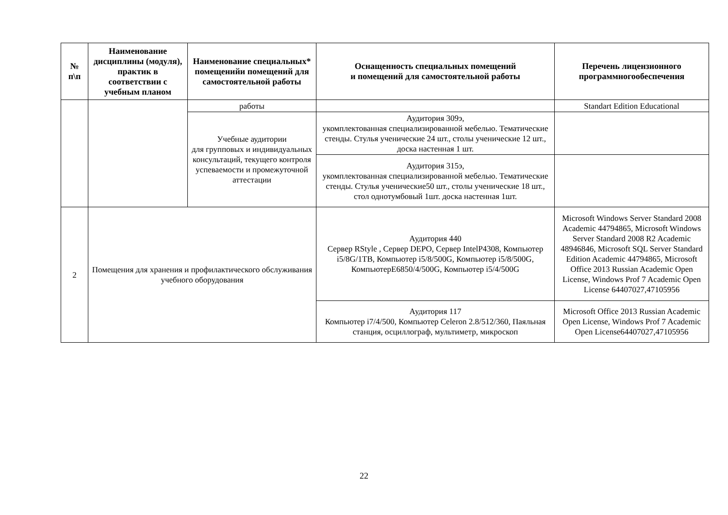| № п\п | Наименование дисциплины (модуля), практик в соответствии с учебным планом | Наименование специальных* помещенийи помещений для самостоятельной работы | Оснащенность специальных помещений и помещений для самостоятельной работы | Перечень лицензионного программногообеспечения |
| --- | --- | --- | --- | --- |
| | | работы | | Standart Edition Educational |
| | | Учебные аудитории для групповых и индивидуальных консультаций, текущего контроля успеваемости и промежуточной аттестации | Аудитория 309э, укомплектованная специализированной мебелью. Тематические стенды. Стулья ученические 24 шт., столы ученические 12 шт., доска настенная 1 шт. | |
| | | | Аудитория 315э, укомплектованная специализированной мебелью. Тематические стенды. Стулья ученические50 шт., столы ученические 18 шт., стол однотумбовый 1шт. доска настенная 1шт. | |
| 2 | Помещения для хранения и профилактического обслуживания учебного оборудования | | Аудитория 440 Сервер RStyle , Сервер DEPO, Сервер IntelP4308, Компьютер i5/8G/1TB, Компьютер i5/8/500G, Компьютер i5/8/500G, КомпьютерE6850/4/500G, Компьютер i5/4/500G | Microsoft Windows Server Standard 2008 Academic 44794865, Microsoft Windows Server Standard 2008 R2 Academic 48946846, Microsoft SQL Server Standard Edition Academic 44794865, Microsoft Office 2013 Russian Academic Open License, Windows Prof 7 Academic Open License 64407027,47105956 |
| | | | Аудитория 117 Компьютер i7/4/500, Компьютер Celeron 2.8/512/360, Паяльная станция, осциллограф, мультиметр, микроскоп | Microsoft Office 2013 Russian Academic Open License, Windows Prof 7 Academic Open License64407027,47105956 |
22